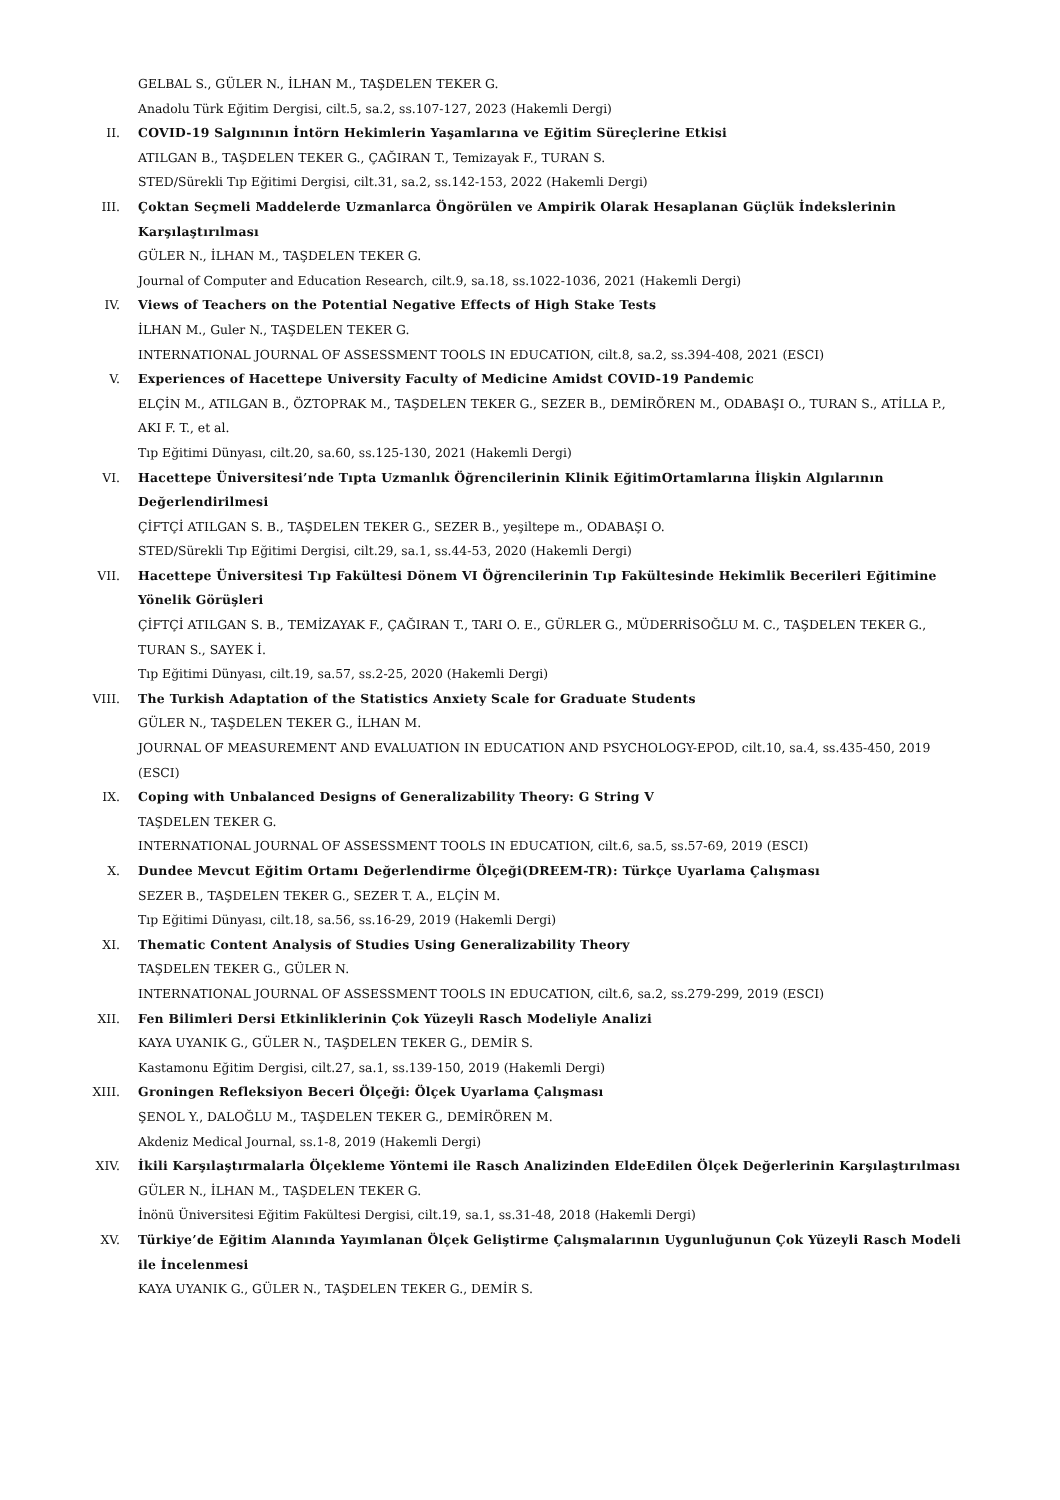GELBAL S., GÜLER N., İLHAN M., TAŞDELEN TEKER G.
Anadolu Türk Eğitim Dergisi, cilt.5, sa.2, ss.107-127, 2023 (Hakemli Dergi)
II. COVID-19 Salgınının İntörn Hekimlerin Yaşamlarına ve Eğitim Süreçlerine Etkisi
ATILGAN B., TAŞDELEN TEKER G., ÇAĞIRAN T., Temizayak F., TURAN S.
STED/Sürekli Tıp Eğitimi Dergisi, cilt.31, sa.2, ss.142-153, 2022 (Hakemli Dergi)
III. Çoktan Seçmeli Maddelerde Uzmanlarca Öngörülen ve Ampirik Olarak Hesaplanan Güçlük İndekslerinin Karşılaştırılması
GÜLER N., İLHAN M., TAŞDELEN TEKER G.
Journal of Computer and Education Research, cilt.9, sa.18, ss.1022-1036, 2021 (Hakemli Dergi)
IV. Views of Teachers on the Potential Negative Effects of High Stake Tests
İLHAN M., Guler N., TAŞDELEN TEKER G.
INTERNATIONAL JOURNAL OF ASSESSMENT TOOLS IN EDUCATION, cilt.8, sa.2, ss.394-408, 2021 (ESCI)
V. Experiences of Hacettepe University Faculty of Medicine Amidst COVID-19 Pandemic
ELÇİN M., ATILGAN B., ÖZTOPRAK M., TAŞDELEN TEKER G., SEZER B., DEMİRÖREN M., ODABAŞI O., TURAN S., ATİLLA P., AKI F. T., et al.
Tıp Eğitimi Dünyası, cilt.20, sa.60, ss.125-130, 2021 (Hakemli Dergi)
VI. Hacettepe Üniversitesi’nde Tıpta Uzmanlık Öğrencilerinin Klinik EğitimOrtamlarına İlişkin Algılarının Değerlendirilmesi
ÇİFTÇİ ATILGAN S. B., TAŞDELEN TEKER G., SEZER B., yeşiltepe m., ODABAŞI O.
STED/Sürekli Tıp Eğitimi Dergisi, cilt.29, sa.1, ss.44-53, 2020 (Hakemli Dergi)
VII. Hacettepe Üniversitesi Tıp Fakültesi Dönem VI Öğrencilerinin Tıp Fakültesinde Hekimlik Becerileri Eğitimine Yönelik Görüşleri
ÇİFTÇİ ATILGAN S. B., TEMİZAYAK F., ÇAĞIRAN T., TARI O. E., GÜRLER G., MÜDERRİSOĞLU M. C., TAŞDELEN TEKER G., TURAN S., SAYEK İ.
Tıp Eğitimi Dünyası, cilt.19, sa.57, ss.2-25, 2020 (Hakemli Dergi)
VIII. The Turkish Adaptation of the Statistics Anxiety Scale for Graduate Students
GÜLER N., TAŞDELEN TEKER G., İLHAN M.
JOURNAL OF MEASUREMENT AND EVALUATION IN EDUCATION AND PSYCHOLOGY-EPOD, cilt.10, sa.4, ss.435-450, 2019 (ESCI)
IX. Coping with Unbalanced Designs of Generalizability Theory: G String V
TAŞDELEN TEKER G.
INTERNATIONAL JOURNAL OF ASSESSMENT TOOLS IN EDUCATION, cilt.6, sa.5, ss.57-69, 2019 (ESCI)
X. Dundee Mevcut Eğitim Ortamı Değerlendirme Ölçeği(DREEM-TR): Türkçe Uyarlama Çalışması
SEZER B., TAŞDELEN TEKER G., SEZER T. A., ELÇİN M.
Tıp Eğitimi Dünyası, cilt.18, sa.56, ss.16-29, 2019 (Hakemli Dergi)
XI. Thematic Content Analysis of Studies Using Generalizability Theory
TAŞDELEN TEKER G., GÜLER N.
INTERNATIONAL JOURNAL OF ASSESSMENT TOOLS IN EDUCATION, cilt.6, sa.2, ss.279-299, 2019 (ESCI)
XII. Fen Bilimleri Dersi Etkinliklerinin Çok Yüzeyli Rasch Modeliyle Analizi
KAYA UYANIK G., GÜLER N., TAŞDELEN TEKER G., DEMİR S.
Kastamonu Eğitim Dergisi, cilt.27, sa.1, ss.139-150, 2019 (Hakemli Dergi)
XIII. Groningen Refleksiyon Beceri Ölçeği: Ölçek Uyarlama Çalışması
ŞENOL Y., DALOĞLU M., TAŞDELEN TEKER G., DEMİRÖREN M.
Akdeniz Medical Journal, ss.1-8, 2019 (Hakemli Dergi)
XIV. İkili Karşılaştırmalarla Ölçekleme Yöntemi ile Rasch Analizinden EldeEdilen Ölçek Değerlerinin Karşılaştırılması
GÜLER N., İLHAN M., TAŞDELEN TEKER G.
İnönü Üniversitesi Eğitim Fakültesi Dergisi, cilt.19, sa.1, ss.31-48, 2018 (Hakemli Dergi)
XV. Türkiye’de Eğitim Alanında Yayımlanan Ölçek Geliştirme Çalışmalarının Uygunluğunun Çok Yüzeyli Rasch Modeli ile İncelenmesi
KAYA UYANIK G., GÜLER N., TAŞDELEN TEKER G., DEMİR S.